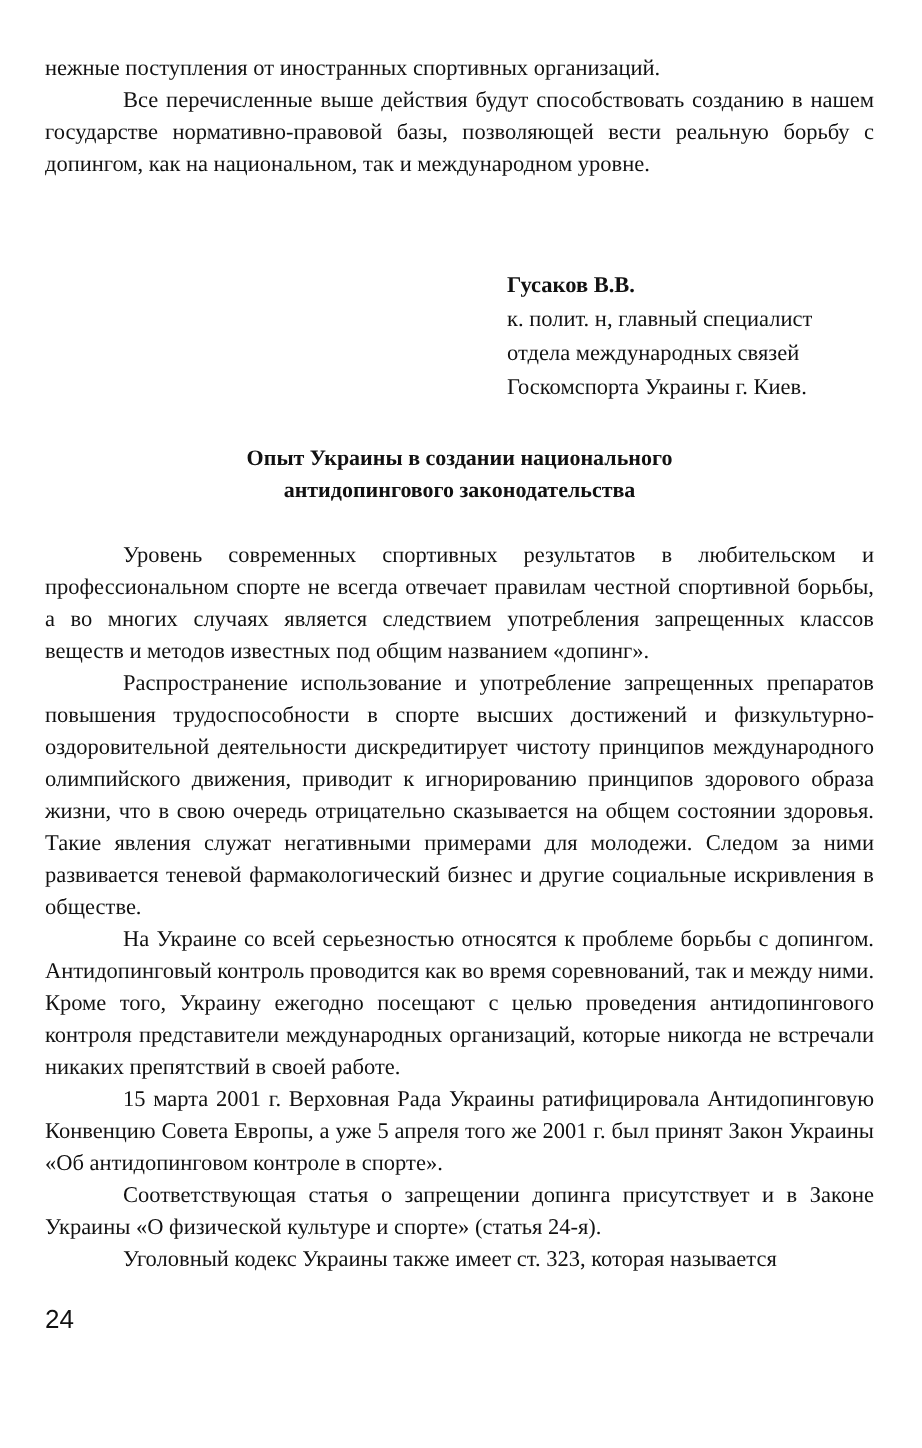нежные поступления от иностранных спортивных организаций.
Все перечисленные выше действия будут способствовать созданию в нашем государстве нормативно-правовой базы, позволяющей вести реальную борьбу с допингом, как на национальном, так и международном уровне.
Гусаков В.В.
к. полит. н, главный специалист
отдела международных связей
Госкомспорта Украины г. Киев.
Опыт Украины в создании национального
антидопингового законодательства
Уровень современных спортивных результатов в любительском и профессиональном спорте не всегда отвечает правилам честной спортивной борьбы, а во многих случаях является следствием употребления запрещенных классов веществ и методов известных под общим названием «допинг».
Распространение использование и употребление запрещенных препаратов повышения трудоспособности в спорте высших достижений и физкультурно-оздоровительной деятельности дискредитирует чистоту принципов международного олимпийского движения, приводит к игнорированию принципов здорового образа жизни, что в свою очередь отрицательно сказывается на общем состоянии здоровья. Такие явления служат негативными примерами для молодежи. Следом за ними развивается теневой фармакологический бизнес и другие социальные искривления в обществе.
На Украине со всей серьезностью относятся к проблеме борьбы с допингом. Антидопинговый контроль проводится как во время соревнований, так и между ними. Кроме того, Украину ежегодно посещают с целью проведения антидопингового контроля представители международных организаций, которые никогда не встречали никаких препятствий в своей работе.
15 марта 2001 г. Верховная Рада Украины ратифицировала Антидопинговую Конвенцию Совета Европы, а уже 5 апреля того же 2001 г. был принят Закон Украины «Об антидопинговом контроле в спорте».
Соответствующая статья о запрещении допинга присутствует и в Законе Украины «О физической культуре и спорте» (статья 24-я).
Уголовный кодекс Украины также имеет ст. 323, которая называется
24